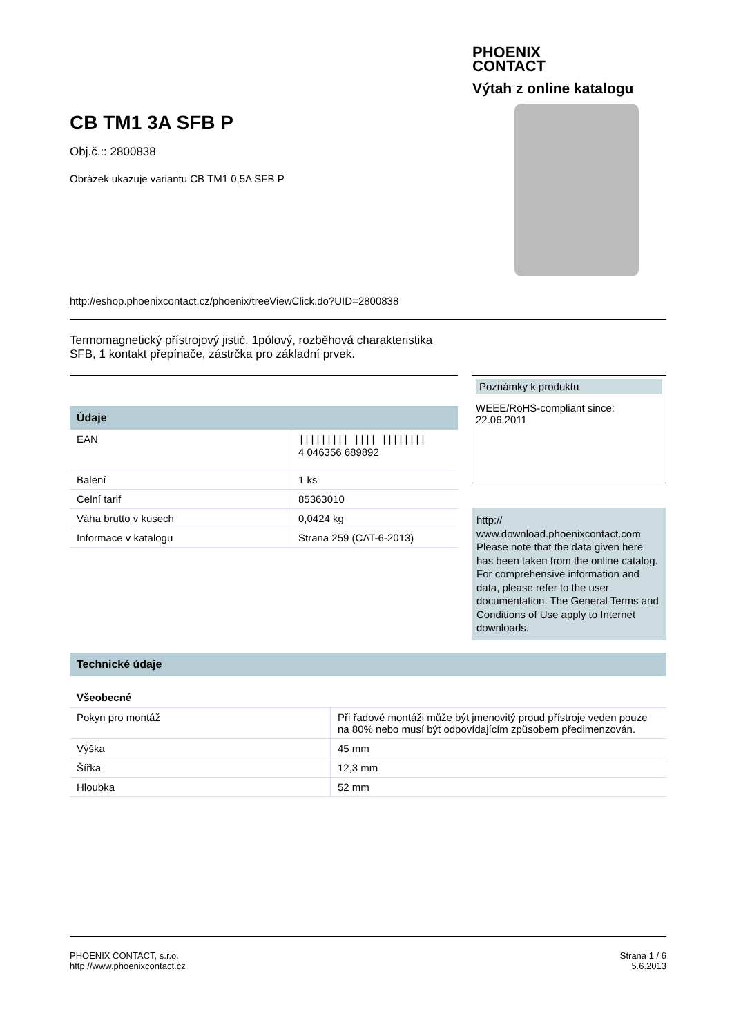PHOENIX
CONTACT
Výtah z online katalogu
CB TM1 3A SFB P
Obj.č.:: 2800838
Obrázek ukazuje variantu CB TM1 0,5A SFB P
http://eshop.phoenixcontact.cz/phoenix/treeViewClick.do?UID=2800838
Termomagnetický přístrojový jistič, 1pólový, rozběhová charakteristika SFB, 1 kontakt přepínače, zástrčka pro základní prvek.
Údaje
| EAN | ///////// //// //////// 4 046356 689892 |
| Balení | 1 ks |
| Celní tarif | 85363010 |
| Váha brutto v kusech | 0,0424 kg |
| Informace v katalogu | Strana 259 (CAT-6-2013) |
Poznámky k produktu
WEEE/RoHS-compliant since:
22.06.2011
http://
www.download.phoenixcontact.com
Please note that the data given here has been taken from the online catalog. For comprehensive information and data, please refer to the user documentation. The General Terms and Conditions of Use apply to Internet downloads.
Technické údaje
Všeobecné
| Pokyn pro montáž | Při řadové montáži může být jmenovitý proud přístroje veden pouze na 80% nebo musí být odpovídajícím způsobem předimenzován. |
| Výška | 45 mm |
| Šířka | 12,3 mm |
| Hloubka | 52 mm |
PHOENIX CONTACT, s.r.o.
http://www.phoenixcontact.cz
Strana 1 / 6
5.6.2013